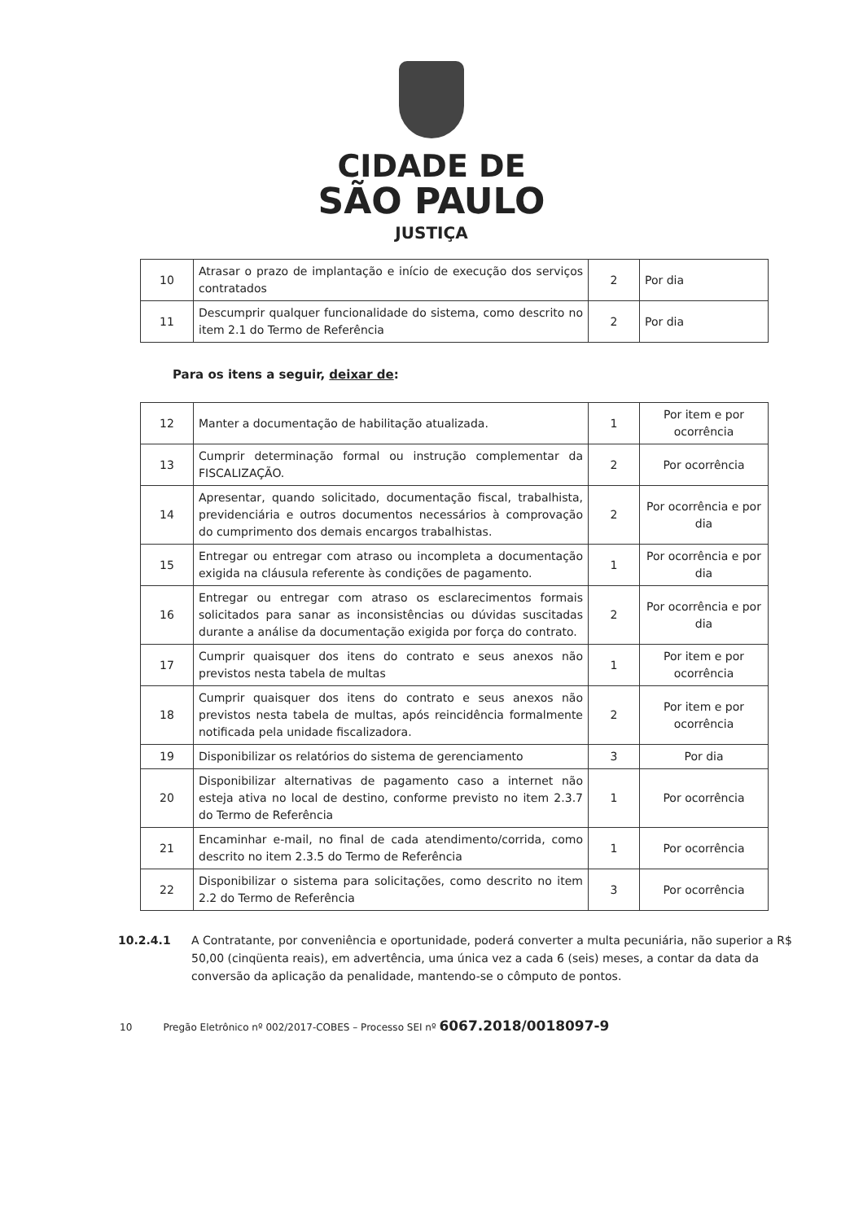CIDADE DE
SÃO PAULO
JUSTIÇA
| 10 | Atrasar o prazo de implantação e início de execução dos serviços contratados | 2 | Por dia |
| 11 | Descumprir qualquer funcionalidade do sistema, como descrito no item 2.1 do Termo de Referência | 2 | Por dia |
Para os itens a seguir, deixar de:
| 12 | Manter a documentação de habilitação atualizada. | 1 | Por item e por ocorrência |
| 13 | Cumprir determinação formal ou instrução complementar da FISCALIZAÇÃO. | 2 | Por ocorrência |
| 14 | Apresentar, quando solicitado, documentação fiscal, trabalhista, previdenciária e outros documentos necessários à comprovação do cumprimento dos demais encargos trabalhistas. | 2 | Por ocorrência e por dia |
| 15 | Entregar ou entregar com atraso ou incompleta a documentação exigida na cláusula referente às condições de pagamento. | 1 | Por ocorrência e por dia |
| 16 | Entregar ou entregar com atraso os esclarecimentos formais solicitados para sanar as inconsistências ou dúvidas suscitadas durante a análise da documentação exigida por força do contrato. | 2 | Por ocorrência e por dia |
| 17 | Cumprir quaisquer dos itens do contrato e seus anexos não previstos nesta tabela de multas | 1 | Por item e por ocorrência |
| 18 | Cumprir quaisquer dos itens do contrato e seus anexos não previstos nesta tabela de multas, após reincidência formalmente notificada pela unidade fiscalizadora. | 2 | Por item e por ocorrência |
| 19 | Disponibilizar os relatórios do sistema de gerenciamento | 3 | Por dia |
| 20 | Disponibilizar alternativas de pagamento caso a internet não esteja ativa no local de destino, conforme previsto no item 2.3.7 do Termo de Referência | 1 | Por ocorrência |
| 21 | Encaminhar e-mail, no final de cada atendimento/corrida, como descrito no item 2.3.5 do Termo de Referência | 1 | Por ocorrência |
| 22 | Disponibilizar o sistema para solicitações, como descrito no item 2.2 do Termo de Referência | 3 | Por ocorrência |
10.2.4.1 A Contratante, por conveniência e oportunidade, poderá converter a multa pecuniária, não superior a R$ 50,00 (cinqüenta reais), em advertência, uma única vez a cada 6 (seis) meses, a contar da data da conversão da aplicação da penalidade, mantendo-se o cômputo de pontos.
10 Pregão Eletrônico nº 002/2017-COBES – Processo SEI nº 6067.2018/0018097-9